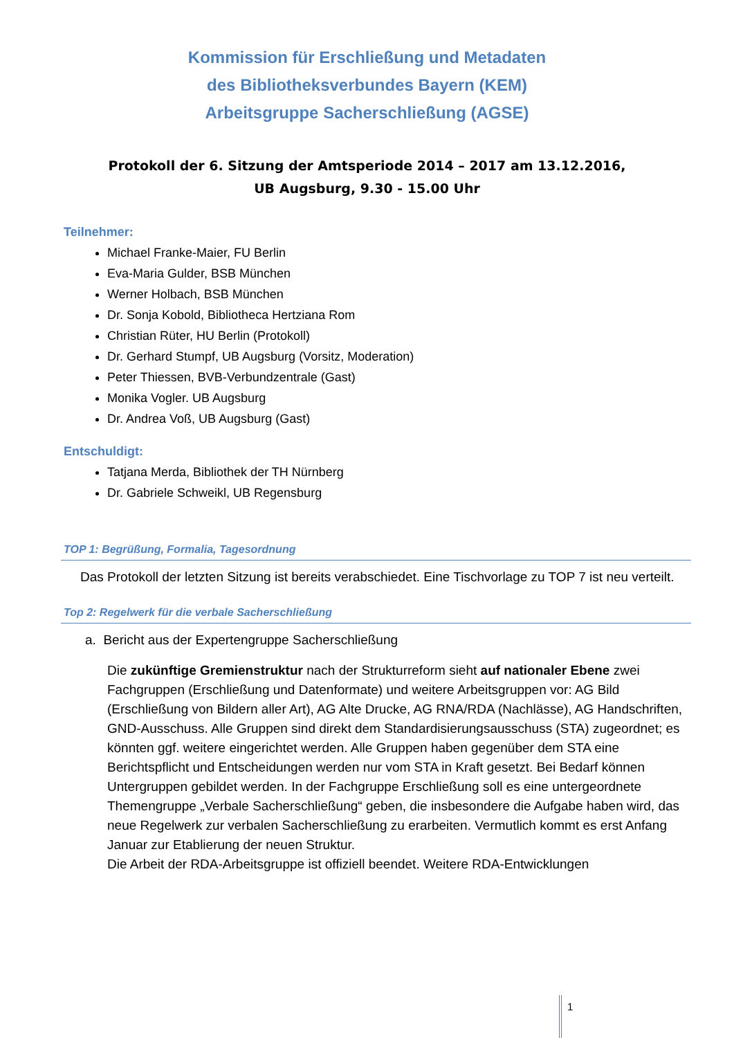Kommission für Erschließung und Metadaten
des Bibliotheksverbundes Bayern (KEM)
Arbeitsgruppe Sacherschließung (AGSE)
Protokoll der 6. Sitzung der Amtsperiode 2014 – 2017 am 13.12.2016,
UB Augsburg, 9.30 - 15.00 Uhr
Teilnehmer:
Michael Franke-Maier, FU Berlin
Eva-Maria Gulder, BSB München
Werner Holbach, BSB München
Dr. Sonja Kobold, Bibliotheca Hertziana Rom
Christian Rüter, HU Berlin (Protokoll)
Dr. Gerhard Stumpf, UB Augsburg (Vorsitz, Moderation)
Peter Thiessen, BVB-Verbundzentrale (Gast)
Monika Vogler. UB Augsburg
Dr. Andrea Voß, UB Augsburg (Gast)
Entschuldigt:
Tatjana Merda, Bibliothek der TH Nürnberg
Dr. Gabriele Schweikl, UB Regensburg
TOP 1: Begrüßung, Formalia, Tagesordnung
Das Protokoll der letzten Sitzung ist bereits verabschiedet. Eine Tischvorlage zu TOP 7 ist neu verteilt.
Top 2: Regelwerk für die verbale Sacherschließung
a. Bericht aus der Expertengruppe Sacherschließung
Die zukünftige Gremienstruktur nach der Strukturreform sieht auf nationaler Ebene zwei Fachgruppen (Erschließung und Datenformate) und weitere Arbeitsgruppen vor: AG Bild (Erschließung von Bildern aller Art), AG Alte Drucke, AG RNA/RDA (Nachlässe), AG Handschriften, GND-Ausschuss. Alle Gruppen sind direkt dem Standardisierungsausschuss (STA) zugeordnet; es könnten ggf. weitere eingerichtet werden. Alle Gruppen haben gegenüber dem STA eine Berichtspflicht und Entscheidungen werden nur vom STA in Kraft gesetzt. Bei Bedarf können Untergruppen gebildet werden. In der Fachgruppe Erschließung soll es eine untergeordnete Themengruppe „Verbale Sacherschließung“ geben, die insbesondere die Aufgabe haben wird, das neue Regelwerk zur verbalen Sacherschließung zu erarbeiten. Vermutlich kommt es erst Anfang Januar zur Etablierung der neuen Struktur.
Die Arbeit der RDA-Arbeitsgruppe ist offiziell beendet. Weitere RDA-Entwicklungen
1